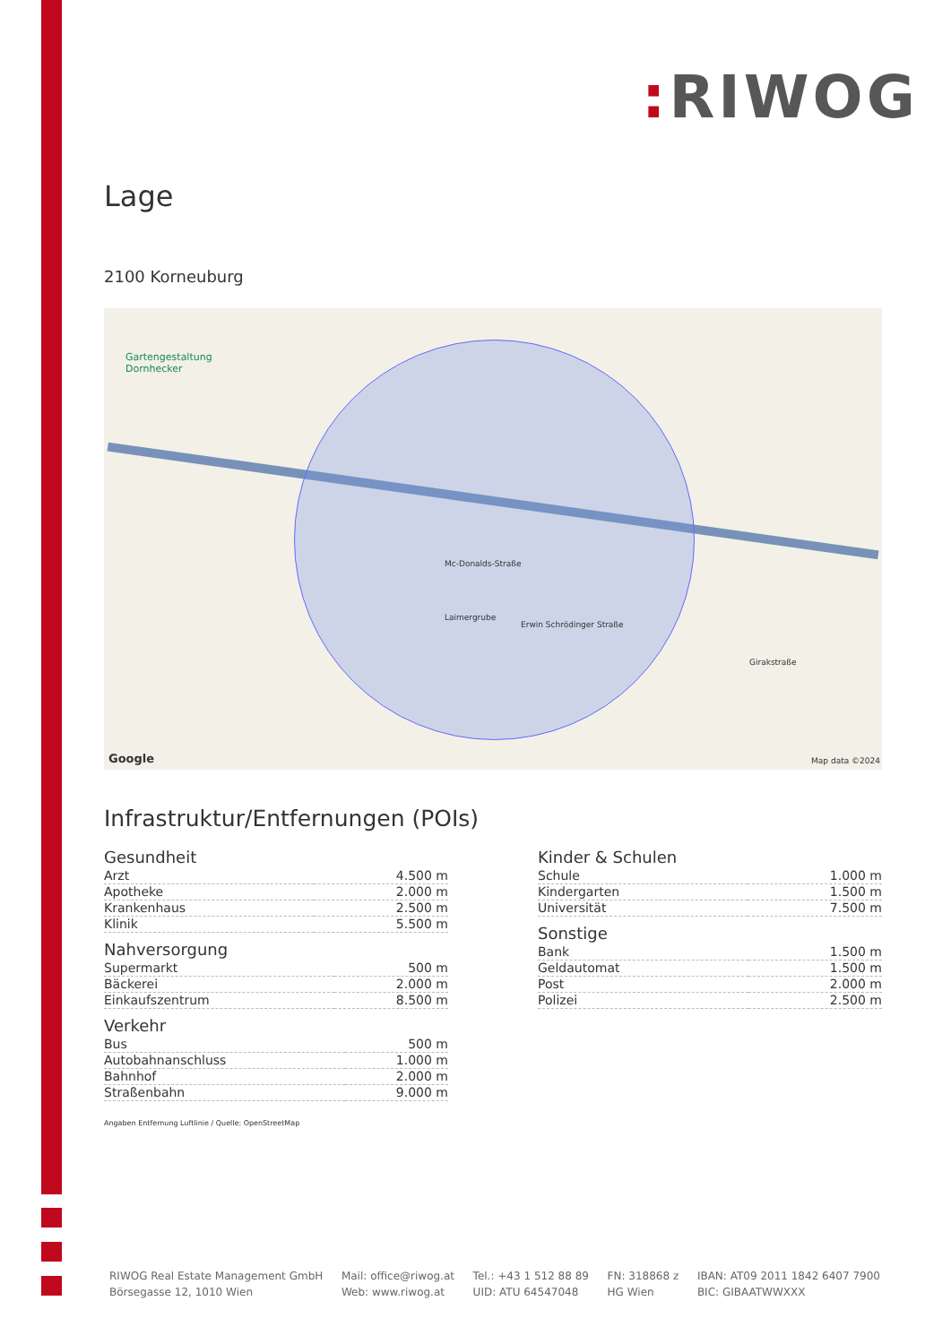: RIWOG
Lage
2100 Korneuburg
Gartengestaltung
Dornhecker
Mc-Donalds-Straße
Laimergrube
Erwin Schrödinger Straße
Girakstraße
Google Map data ©2024
Infrastruktur/Entfernungen (POIs)
Gesundheit
| Arzt | 4.500 m |
| Apotheke | 2.000 m |
| Krankenhaus | 2.500 m |
| Klinik | 5.500 m |
Nahversorgung
| Supermarkt | 500 m |
| Bäckerei | 2.000 m |
| Einkaufszentrum | 8.500 m |
Verkehr
| Bus | 500 m |
| Autobahnanschluss | 1.000 m |
| Bahnhof | 2.000 m |
| Straßenbahn | 9.000 m |
Kinder & Schulen
| Schule | 1.000 m |
| Kindergarten | 1.500 m |
| Universität | 7.500 m |
Sonstige
| Bank | 1.500 m |
| Geldautomat | 1.500 m |
| Post | 2.000 m |
| Polizei | 2.500 m |
Angaben Entfernung Luftlinie / Quelle: OpenStreetMap
RIWOG Real Estate Management GmbH
Börsegasse 12, 1010 Wien
Mail: office@riwog.at
Web: www.riwog.at
Tel.: +43 1 512 88 89
UID: ATU 64547048
FN: 318868 z
HG Wien
IBAN: AT09 2011 1842 6407 7900
BIC: GIBAATWWXXX